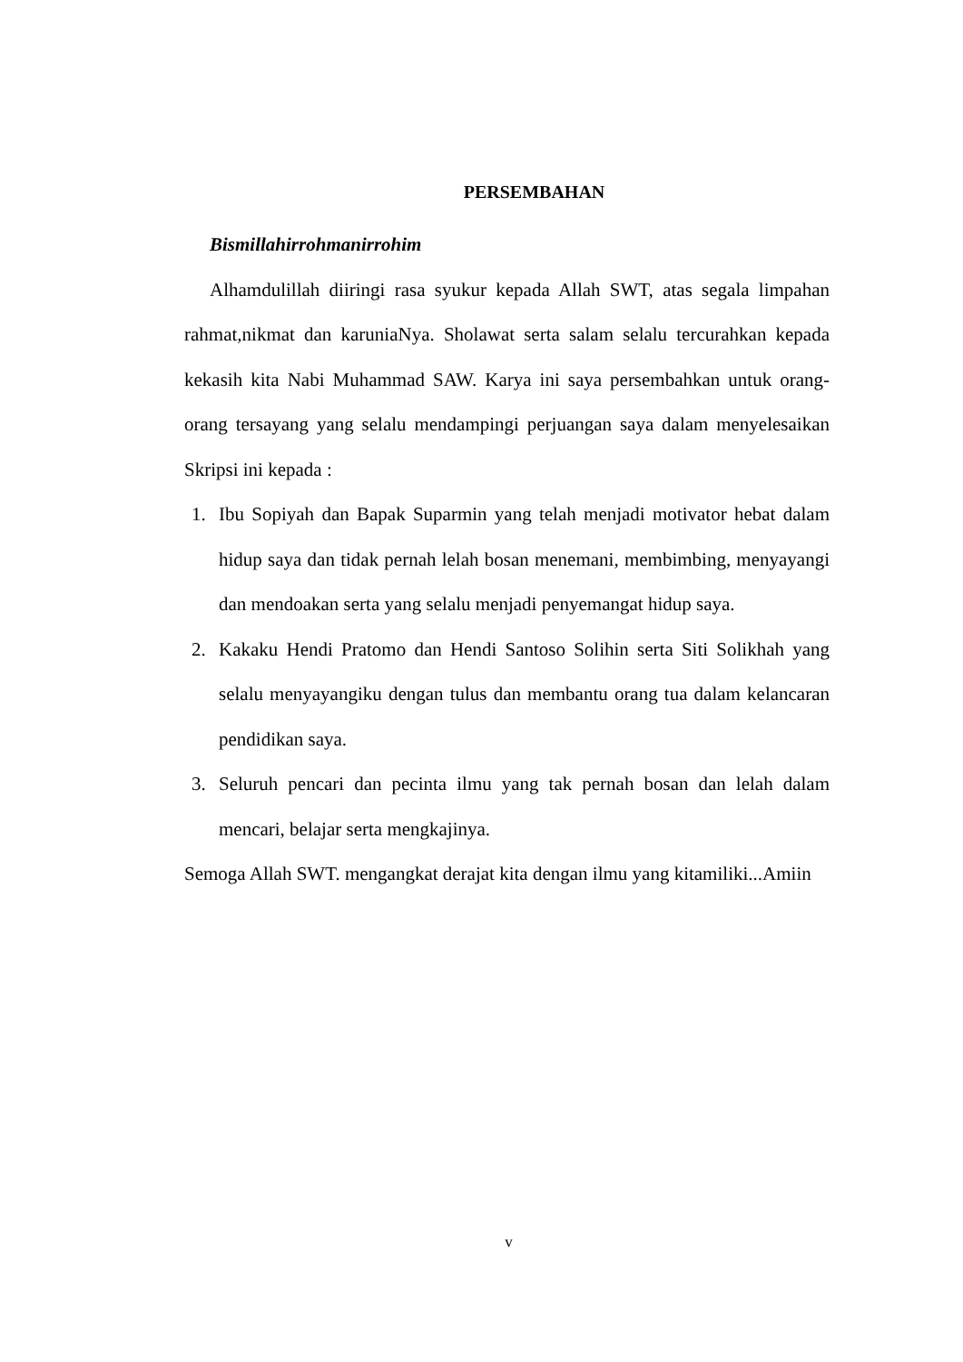PERSEMBAHAN
Bismillahirrohmanirrohim
Alhamdulillah diiringi rasa syukur kepada Allah SWT, atas segala limpahan rahmat,nikmat dan karuniaNya. Sholawat serta salam selalu tercurahkan kepada kekasih kita Nabi Muhammad SAW. Karya ini saya persembahkan untuk orang-orang tersayang yang selalu mendampingi perjuangan saya dalam menyelesaikan Skripsi ini kepada :
1. Ibu Sopiyah dan Bapak Suparmin yang telah menjadi motivator hebat dalam hidup saya dan tidak pernah lelah bosan menemani, membimbing, menyayangi dan mendoakan serta yang selalu menjadi penyemangat hidup saya.
2. Kakaku Hendi Pratomo dan Hendi Santoso Solihin serta Siti Solikhah yang selalu menyayangiku dengan tulus dan membantu orang tua dalam kelancaran pendidikan saya.
3. Seluruh pencari dan pecinta ilmu yang tak pernah bosan dan lelah dalam mencari, belajar serta mengkajinya.
Semoga Allah SWT. mengangkat derajat kita dengan ilmu yang kitamiliki...Amiin
v